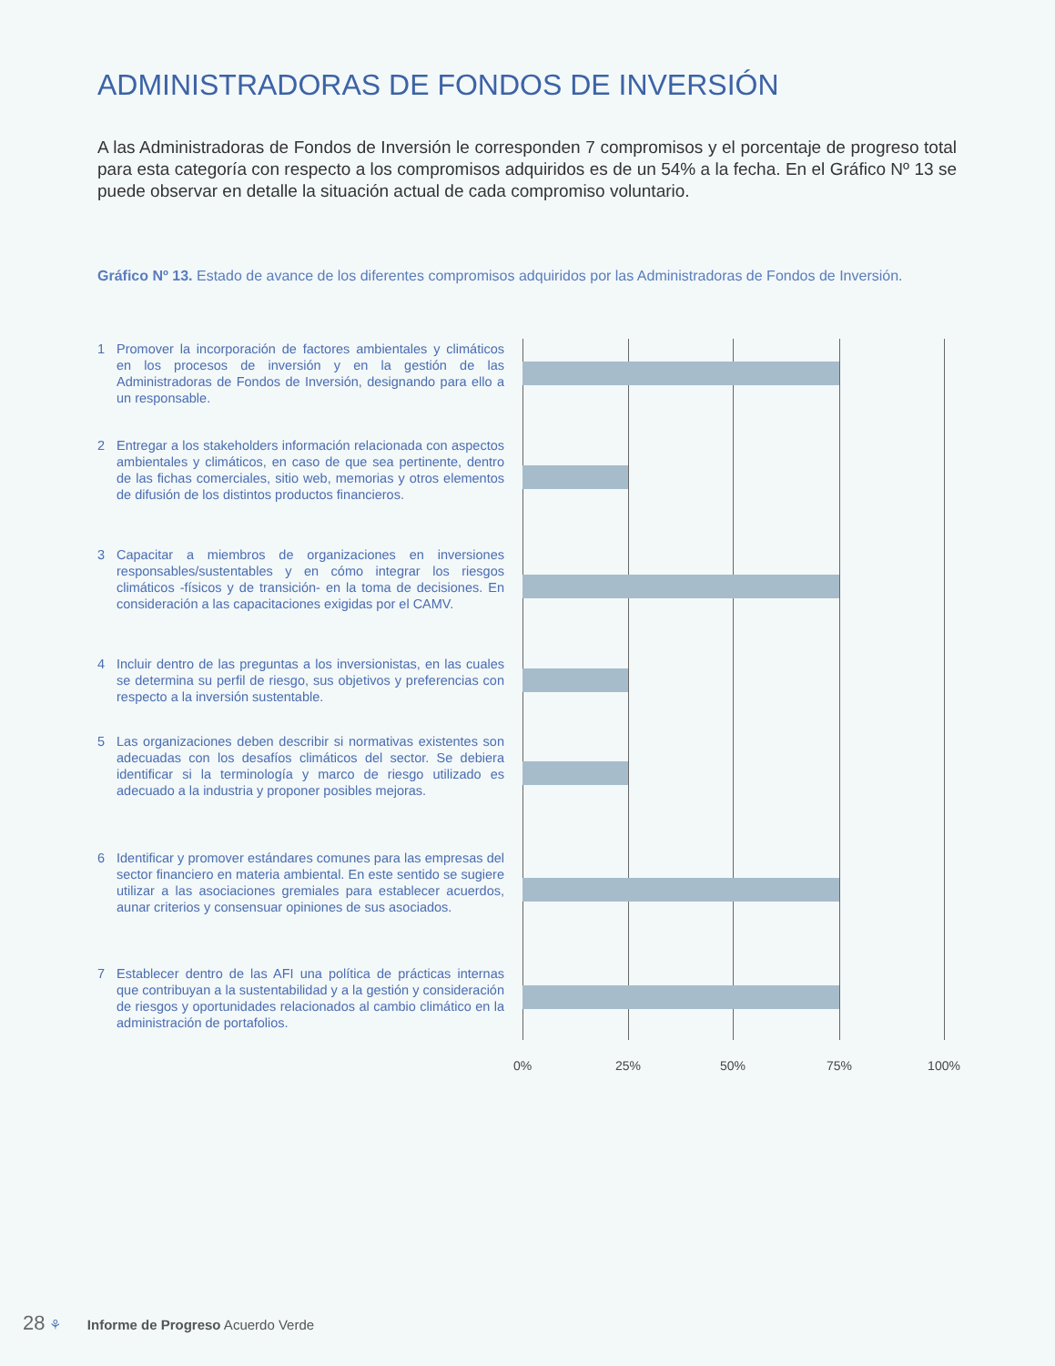ADMINISTRADORAS DE FONDOS DE INVERSIÓN
A las Administradoras de Fondos de Inversión le corresponden 7 compromisos y el porcentaje de progreso total para esta categoría con respecto a los compromisos adquiridos es de un 54% a la fecha. En el Gráfico Nº 13 se puede observar en detalle la situación actual de cada compromiso voluntario.
Gráfico Nº 13. Estado de avance de los diferentes compromisos adquiridos por las Administradoras de Fondos de Inversión.
1 Promover la incorporación de factores ambientales y climáticos en los procesos de inversión y en la gestión de las Administradoras de Fondos de Inversión, designando para ello a un responsable.
2 Entregar a los stakeholders información relacionada con aspectos ambientales y climáticos, en caso de que sea pertinente, dentro de las fichas comerciales, sitio web, memorias y otros elementos de difusión de los distintos productos financieros.
3 Capacitar a miembros de organizaciones en inversiones responsables/sustentables y en cómo integrar los riesgos climáticos -físicos y de transición- en la toma de decisiones. En consideración a las capacitaciones exigidas por el CAMV.
4 Incluir dentro de las preguntas a los inversionistas, en las cuales se determina su perfil de riesgo, sus objetivos y preferencias con respecto a la inversión sustentable.
5 Las organizaciones deben describir si normativas existentes son adecuadas con los desafíos climáticos del sector. Se debiera identificar si la terminología y marco de riesgo utilizado es adecuado a la industria y proponer posibles mejoras.
6 Identificar y promover estándares comunes para las empresas del sector financiero en materia ambiental. En este sentido se sugiere utilizar a las asociaciones gremiales para establecer acuerdos, aunar criterios y consensuar opiniones de sus asociados.
7 Establecer dentro de las AFI una política de prácticas internas que contribuyan a la sustentabilidad y a la gestión y consideración de riesgos y oportunidades relacionados al cambio climático en la administración de portafolios.
0% 25% 50% 75% 100%
28 ⚘ Informe de Progreso Acuerdo Verde